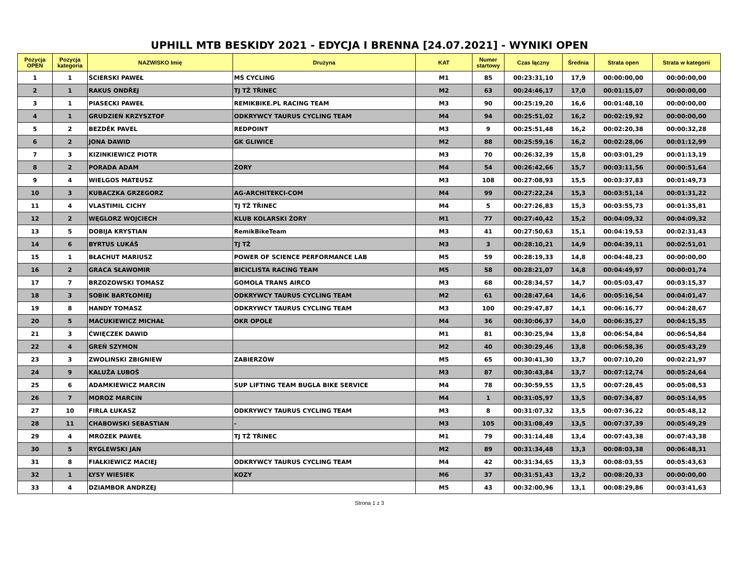UPHILL MTB BESKIDY 2021 - EDYCJA I BRENNA [24.07.2021] - WYNIKI OPEN
| Pozycja OPEN | Pozycja kategoria | NAZWISKO Imię | Drużyna | KAT | Numer startowy | Czas łączny | Średnia | Strata open | Strata w kategorii |
| --- | --- | --- | --- | --- | --- | --- | --- | --- | --- |
| 1 | 1 | ŚCIERSKI PAWEŁ | MŚ CYCLING | M1 | 85 | 00:23:31,10 | 17,9 | 00:00:00,00 | 00:00:00,00 |
| 2 | 1 | RAKUS ONDŘEJ | TJ TŽ TŘINEC | M2 | 63 | 00:24:46,17 | 17,0 | 00:01:15,07 | 00:00:00,00 |
| 3 | 1 | PIASECKI PAWEŁ | REMIKBIKE.PL RACING TEAM | M3 | 90 | 00:25:19,20 | 16,6 | 00:01:48,10 | 00:00:00,00 |
| 4 | 1 | GRUDZIEŃ KRZYSZTOF | ODKRYWCY TAURUS CYCLING TEAM | M4 | 94 | 00:25:51,02 | 16,2 | 00:02:19,92 | 00:00:00,00 |
| 5 | 2 | BEZDĚK PAVEL | REDPOINT | M3 | 9 | 00:25:51,48 | 16,2 | 00:02:20,38 | 00:00:32,28 |
| 6 | 2 | JONA DAWID | GK GLIWICE | M2 | 88 | 00:25:59,16 | 16,2 | 00:02:28,06 | 00:01:12,99 |
| 7 | 3 | KIZINKIEWICZ PIOTR | | M3 | 70 | 00:26:32,39 | 15,8 | 00:03:01,29 | 00:01:13,19 |
| 8 | 2 | PORADA ADAM | ŻORY | M4 | 54 | 00:26:42,66 | 15,7 | 00:03:11,56 | 00:00:51,64 |
| 9 | 4 | WIELGOS MATEUSZ | | M3 | 108 | 00:27:08,93 | 15,5 | 00:03:37,83 | 00:01:49,73 |
| 10 | 3 | KUBACZKA GRZEGORZ | AG-ARCHITEKCI-COM | M4 | 99 | 00:27:22,24 | 15,3 | 00:03:51,14 | 00:01:31,22 |
| 11 | 4 | VLASTIMIL CICHY | TJ TŽ TŘINEC | M4 | 5 | 00:27:26,83 | 15,3 | 00:03:55,73 | 00:01:35,81 |
| 12 | 2 | WĘGLORZ WOJCIECH | KLUB KOLARSKI ŻORY | M1 | 77 | 00:27:40,42 | 15,2 | 00:04:09,32 | 00:04:09,32 |
| 13 | 5 | DOBIJA KRYSTIAN | RemikBikeTeam | M3 | 41 | 00:27:50,63 | 15,1 | 00:04:19,53 | 00:02:31,43 |
| 14 | 6 | BYRTUS LUKÁŠ | TJ TŽ | M3 | 3 | 00:28:10,21 | 14,9 | 00:04:39,11 | 00:02:51,01 |
| 15 | 1 | BŁACHUT MARIUSZ | POWER OF SCIENCE PERFORMANCE LAB | M5 | 59 | 00:28:19,33 | 14,8 | 00:04:48,23 | 00:00:00,00 |
| 16 | 2 | GRACA SŁAWOMIR | BICICLISTA RACING TEAM | M5 | 58 | 00:28:21,07 | 14,8 | 00:04:49,97 | 00:00:01,74 |
| 17 | 7 | BRZOZOWSKI TOMASZ | GOMOLA TRANS AIRCO | M3 | 68 | 00:28:34,57 | 14,7 | 00:05:03,47 | 00:03:15,37 |
| 18 | 3 | SOBIK BARTŁOMIEJ | ODKRYWCY TAURUS CYCLING TEAM | M2 | 61 | 00:28:47,64 | 14,6 | 00:05:16,54 | 00:04:01,47 |
| 19 | 8 | HANDY TOMASZ | ODKRYWCY TAURUS CYCLING TEAM | M3 | 100 | 00:29:47,87 | 14,1 | 00:06:16,77 | 00:04:28,67 |
| 20 | 5 | MACUKIEWICZ MICHAŁ | OKR OPOLE | M4 | 36 | 00:30:06,37 | 14,0 | 00:06:35,27 | 00:04:15,35 |
| 21 | 3 | ĆWIĘCZEK DAWID | | M1 | 81 | 00:30:25,94 | 13,8 | 00:06:54,84 | 00:06:54,84 |
| 22 | 4 | GREŃ SZYMON | | M2 | 40 | 00:30:29,46 | 13,8 | 00:06:58,36 | 00:05:43,29 |
| 23 | 3 | ZWOLIŃSKI ZBIGNIEW | ZABIERZÓW | M5 | 65 | 00:30:41,30 | 13,7 | 00:07:10,20 | 00:02:21,97 |
| 24 | 9 | KALUŽA LUBOŠ | | M3 | 87 | 00:30:43,84 | 13,7 | 00:07:12,74 | 00:05:24,64 |
| 25 | 6 | ADAMKIEWICZ MARCIN | SUP LIFTING TEAM BUGLA BIKE SERVICE | M4 | 78 | 00:30:59,55 | 13,5 | 00:07:28,45 | 00:05:08,53 |
| 26 | 7 | MOROZ MARCIN | | M4 | 1 | 00:31:05,97 | 13,5 | 00:07:34,87 | 00:05:14,95 |
| 27 | 10 | FIRLA ŁUKASZ | ODKRYWCY TAURUS CYCLING TEAM | M3 | 8 | 00:31:07,32 | 13,5 | 00:07:36,22 | 00:05:48,12 |
| 28 | 11 | CHABOWSKI SEBASTIAN | - | M3 | 105 | 00:31:08,49 | 13,5 | 00:07:37,39 | 00:05:49,29 |
| 29 | 4 | MRÓZEK PAWEŁ | TJ TŽ TŘINEC | M1 | 79 | 00:31:14,48 | 13,4 | 00:07:43,38 | 00:07:43,38 |
| 30 | 5 | RYGLEWSKI JAN | | M2 | 89 | 00:31:34,48 | 13,3 | 00:08:03,38 | 00:06:48,31 |
| 31 | 8 | FIAŁKIEWICZ MACIEJ | ODKRYWCY TAURUS CYCLING TEAM | M4 | 42 | 00:31:34,65 | 13,3 | 00:08:03,55 | 00:05:43,63 |
| 32 | 1 | ŁYSY WIESIEK | KOZY | M6 | 37 | 00:31:51,43 | 13,2 | 00:08:20,33 | 00:00:00,00 |
| 33 | 4 | DZIAMBOR ANDRZEJ | | M5 | 43 | 00:32:00,96 | 13,1 | 00:08:29,86 | 00:03:41,63 |
Strona 1 z 3